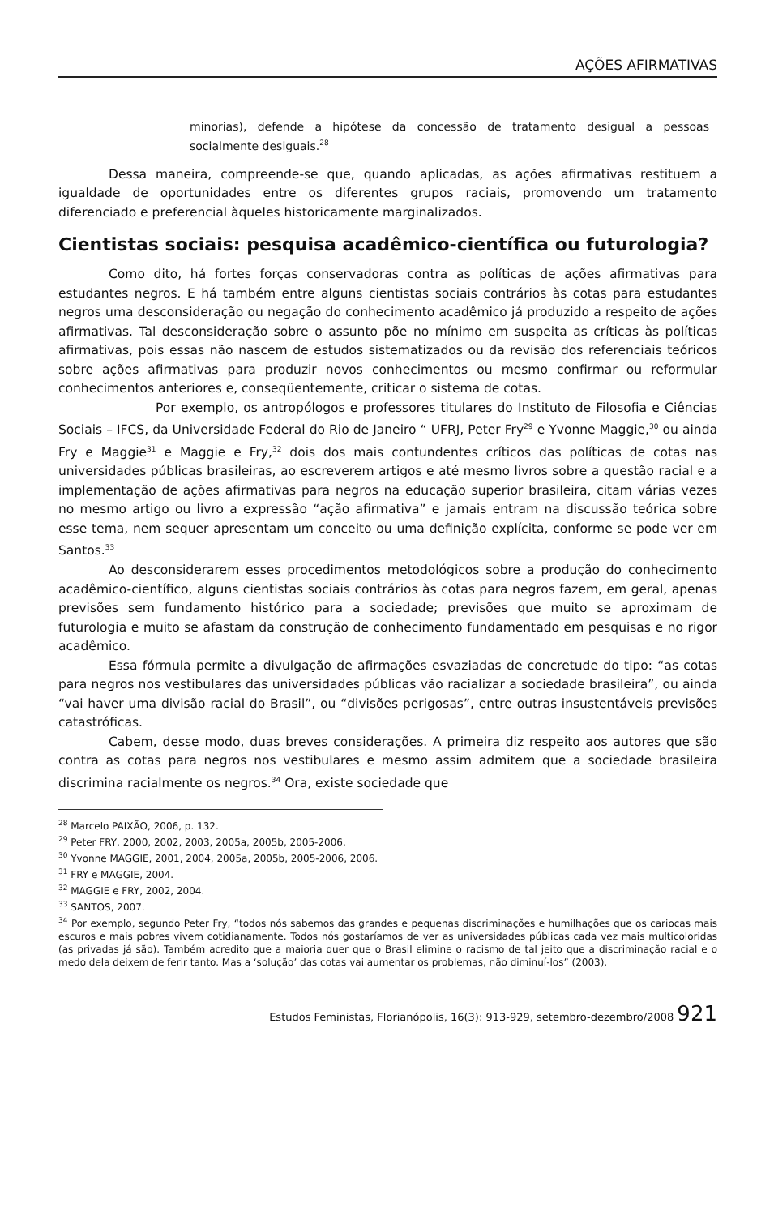AÇÕES AFIRMATIVAS
minorias), defende a hipótese da concessão de tratamento desigual a pessoas socialmente desiguais.<sup>28</sup>
Dessa maneira, compreende-se que, quando aplicadas, as ações afirmativas restituem a igualdade de oportunidades entre os diferentes grupos raciais, promovendo um tratamento diferenciado e preferencial àqueles historicamente marginalizados.
Cientistas sociais: pesquisa acadêmico-científica ou futurologia?
Como dito, há fortes forças conservadoras contra as políticas de ações afirmativas para estudantes negros. E há também entre alguns cientistas sociais contrários às cotas para estudantes negros uma desconsideração ou negação do conhecimento acadêmico já produzido a respeito de ações afirmativas. Tal desconsideração sobre o assunto põe no mínimo em suspeita as críticas às políticas afirmativas, pois essas não nascem de estudos sistematizados ou da revisão dos referenciais teóricos sobre ações afirmativas para produzir novos conhecimentos ou mesmo confirmar ou reformular conhecimentos anteriores e, conseqüentemente, criticar o sistema de cotas.
Por exemplo, os antropólogos e professores titulares do Instituto de Filosofia e Ciências Sociais – IFCS, da Universidade Federal do Rio de Janeiro “ UFRJ, Peter Fry<sup>29</sup> e Yvonne Maggie,<sup>30</sup> ou ainda Fry e Maggie<sup>31</sup> e Maggie e Fry,<sup>32</sup> dois dos mais contundentes críticos das políticas de cotas nas universidades públicas brasileiras, ao escreverem artigos e até mesmo livros sobre a questão racial e a implementação de ações afirmativas para negros na educação superior brasileira, citam várias vezes no mesmo artigo ou livro a expressão “ação afirmativa” e jamais entram na discussão teórica sobre esse tema, nem sequer apresentam um conceito ou uma definição explícita, conforme se pode ver em Santos.<sup>33</sup>
Ao desconsiderarem esses procedimentos metodológicos sobre a produção do conhecimento acadêmico-científico, alguns cientistas sociais contrários às cotas para negros fazem, em geral, apenas previsões sem fundamento histórico para a sociedade; previsões que muito se aproximam de futurologia e muito se afastam da construção de conhecimento fundamentado em pesquisas e no rigor acadêmico.
Essa fórmula permite a divulgação de afirmações esvaziadas de concretude do tipo: “as cotas para negros nos vestibulares das universidades públicas vão racializar a sociedade brasileira”, ou ainda “vai haver uma divisão racial do Brasil”, ou “divisões perigosas”, entre outras insustentáveis previsões catastróficas.
Cabem, desse modo, duas breves considerações. A primeira diz respeito aos autores que são contra as cotas para negros nos vestibulares e mesmo assim admitem que a sociedade brasileira discrimina racialmente os negros.<sup>34</sup> Ora, existe sociedade que
<sup>28</sup> Marcelo PAIXÃO, 2006, p. 132.
<sup>29</sup> Peter FRY, 2000, 2002, 2003, 2005a, 2005b, 2005-2006.
<sup>30</sup> Yvonne MAGGIE, 2001, 2004, 2005a, 2005b, 2005-2006, 2006.
<sup>31</sup> FRY e MAGGIE, 2004.
<sup>32</sup> MAGGIE e FRY, 2002, 2004.
<sup>33</sup> SANTOS, 2007.
<sup>34</sup> Por exemplo, segundo Peter Fry, “todos nós sabemos das grandes e pequenas discriminações e humilhações que os cariocas mais escuros e mais pobres vivem cotidianamente. Todos nós gostaríamos de ver as universidades públicas cada vez mais multicoloridas (as privadas já são). Também acredito que a maioria quer que o Brasil elimine o racismo de tal jeito que a discriminação racial e o medo dela deixem de ferir tanto. Mas a ‘solução’ das cotas vai aumentar os problemas, não diminuí-los” (2003).
Estudos Feministas, Florianópolis, 16(3): 913-929, setembro-dezembro/2008 921